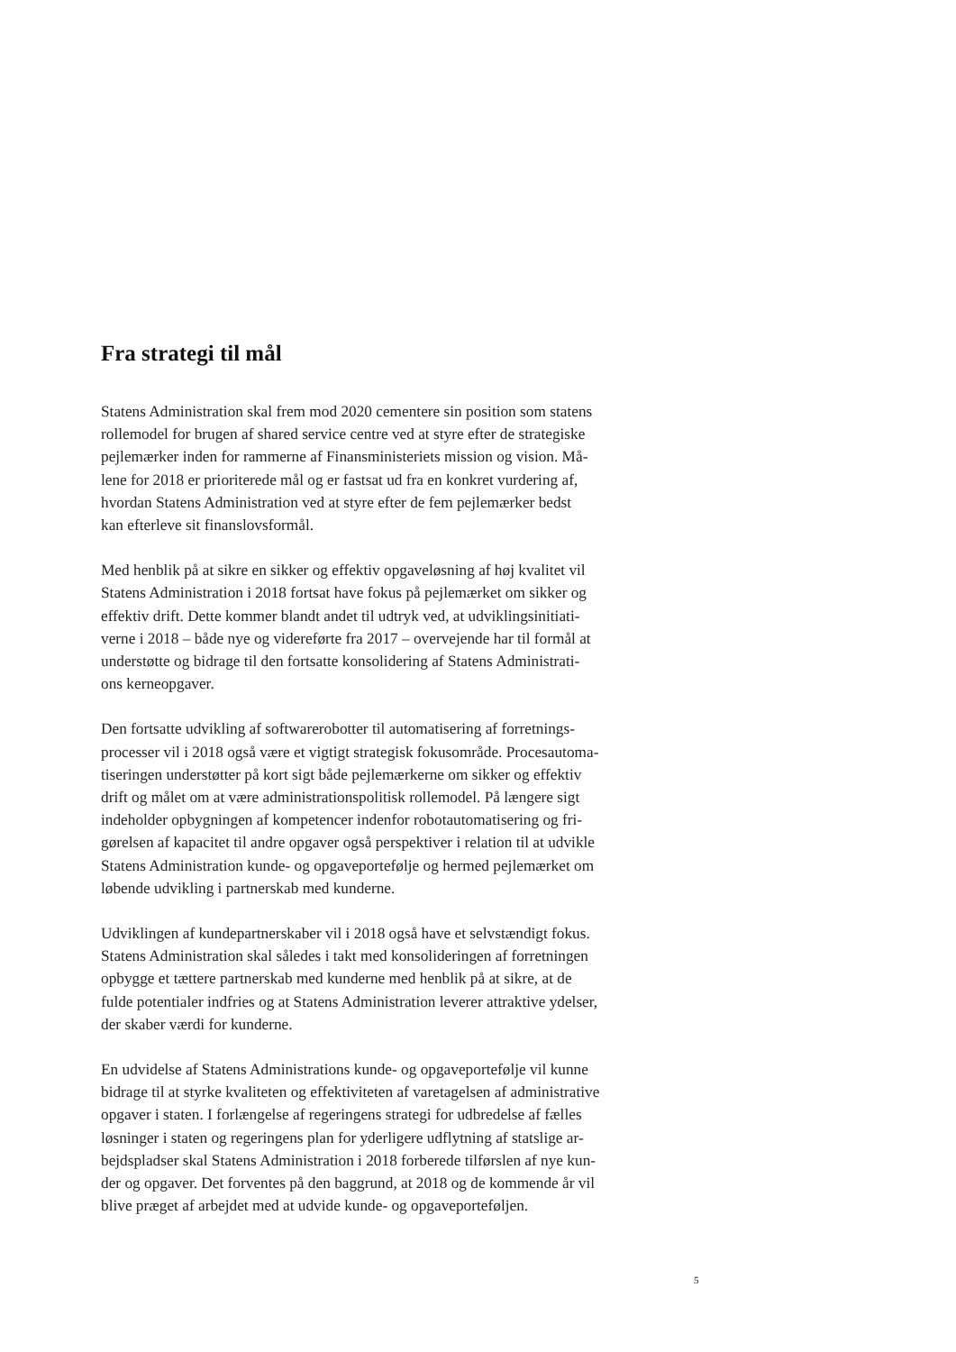Fra strategi til mål
Statens Administration skal frem mod 2020 cementere sin position som statens rollemodel for brugen af shared service centre ved at styre efter de strategiske pejlemærker inden for rammerne af Finansministeriets mission og vision. Må- lene for 2018 er prioriterede mål og er fastsat ud fra en konkret vurdering af, hvordan Statens Administration ved at styre efter de fem pejlemærker bedst kan efterleve sit finanslovsformål.
Med henblik på at sikre en sikker og effektiv opgaveløsning af høj kvalitet vil Statens Administration i 2018 fortsat have fokus på pejlemærket om sikker og effektiv drift. Dette kommer blandt andet til udtryk ved, at udviklingsinitiati- verne i 2018 – både nye og videreførte fra 2017 – overvejende har til formål at understøtte og bidrage til den fortsatte konsolidering af Statens Administrati- ons kerneopgaver.
Den fortsatte udvikling af softwarerobotter til automatisering af forretnings- processer vil i 2018 også være et vigtigt strategisk fokusområde. Procesautoma- tiseringen understøtter på kort sigt både pejlemærkerne om sikker og effektiv drift og målet om at være administrationspolitisk rollemodel. På længere sigt indeholder opbygningen af kompetencer indenfor robotautomatisering og fri- gørelsen af kapacitet til andre opgaver også perspektiver i relation til at udvikle Statens Administration kunde- og opgaveportefølje og hermed pejlemærket om løbende udvikling i partnerskab med kunderne.
Udviklingen af kundepartnerskaber vil i 2018 også have et selvstændigt fokus. Statens Administration skal således i takt med konsolideringen af forretningen opbygge et tættere partnerskab med kunderne med henblik på at sikre, at de fulde potentialer indfries og at Statens Administration leverer attraktive ydelser, der skaber værdi for kunderne.
En udvidelse af Statens Administrations kunde- og opgaveportefølje vil kunne bidrage til at styrke kvaliteten og effektiviteten af varetagelsen af administrative opgaver i staten. I forlængelse af regeringens strategi for udbredelse af fælles løsninger i staten og regeringens plan for yderligere udflytning af statslige ar- bejdspladser skal Statens Administration i 2018 forberede tilførslen af nye kun- der og opgaver. Det forventes på den baggrund, at 2018 og de kommende år vil blive præget af arbejdet med at udvide kunde- og opgaveporteføljen.
5